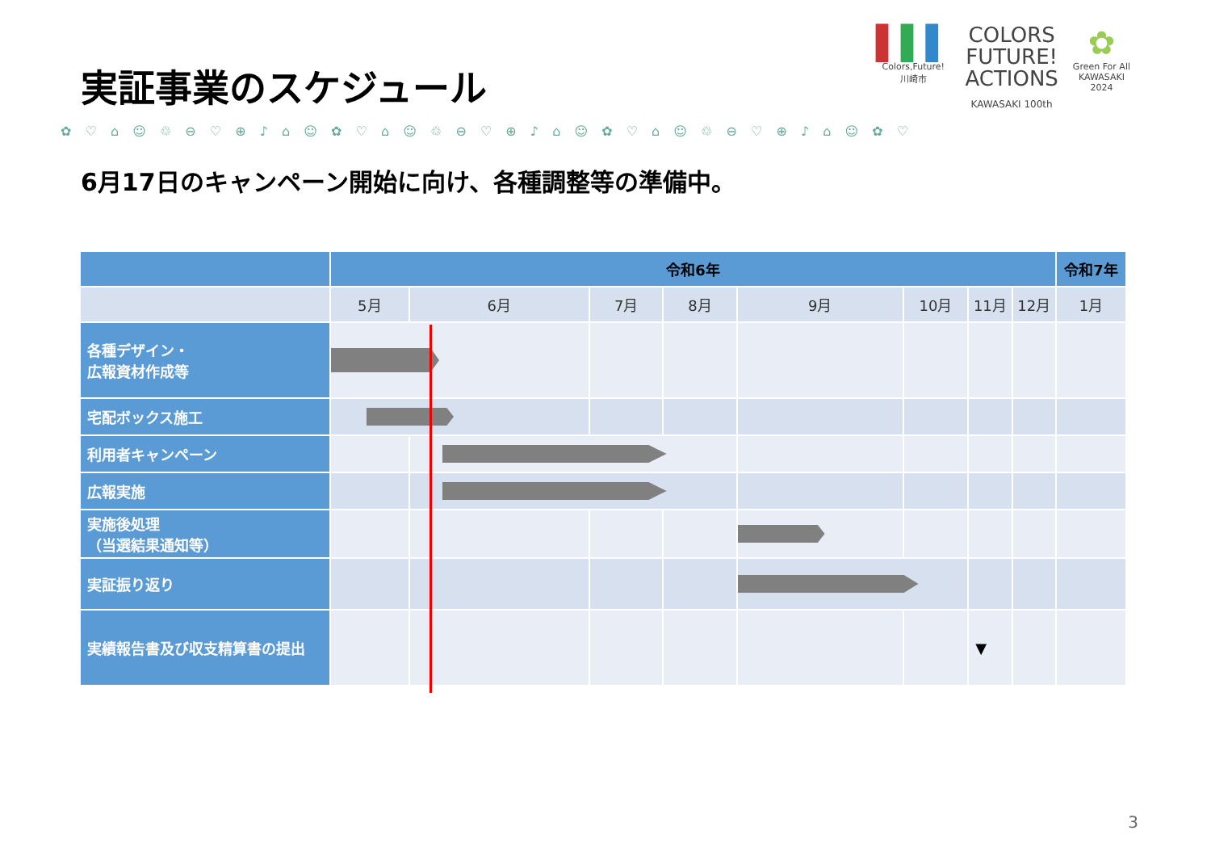実証事業のスケジュール
▌▌▌
Colors,Future!
川崎市
COLORS
FUTURE!
ACTIONS
KAWASAKI 100th
✿
Green For All
KAWASAKI
2024
✿ ♡ ⌂ ☺ ♲ ⊖ ♡ ⊕ ♪ ⌂ ☺ ✿ ♡ ⌂ ☺ ♲ ⊖ ♡ ⊕ ♪ ⌂ ☺ ✿ ♡ ⌂ ☺ ♲ ⊖ ♡ ⊕ ♪ ⌂ ☺ ✿ ♡
6月17日のキャンペーン開始に向け、各種調整等の準備中。
| | 令和6年 | | | | | | | | 令和7年 |
| --- | --- | --- | --- | --- | --- | --- | --- | --- | --- |
| | 5月 | 6月 | 7月 | 8月 | 9月 | 10月 | 11月 | 12月 | 1月 |
| 各種デザイン・ 広報資材作成等 | | | | | | | | | |
| 宅配ボックス施工 | | | | | | | | | |
| 利用者キャンペーン | | | | | | | | | |
| 広報実施 | | | | | | | | | |
| 実施後処理 （当選結果通知等） | | | | | | | | | |
| 実証振り返り | | | | | | | | | |
| 実績報告書及び収支精算書の提出 | | | | | | | ▼ | | |
3